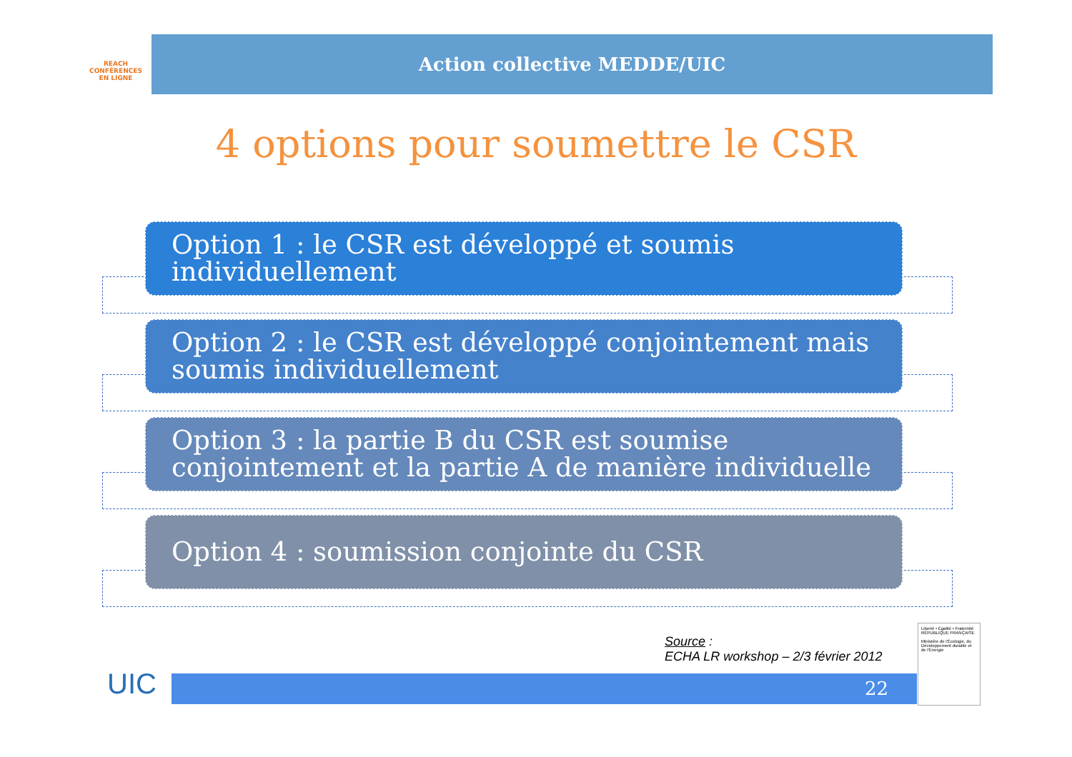REACH
CONFÉRENCES
EN LIGNE
Action collective MEDDE/UIC
4 options pour soumettre le CSR
Option 1 : le CSR est développé et soumis individuellement
Option 2 : le CSR est développé conjointement mais soumis individuellement
Option 3 : la partie B du CSR est soumise conjointement et la partie A de manière individuelle
Option 4 : soumission conjointe du CSR
Source :
ECHA LR workshop – 2/3 février 2012
UIC 22
Liberté • Égalité • Fraternité
RÉPUBLIQUE FRANÇAISE
Ministère de l'Écologie, du Développement durable et de l'Énergie